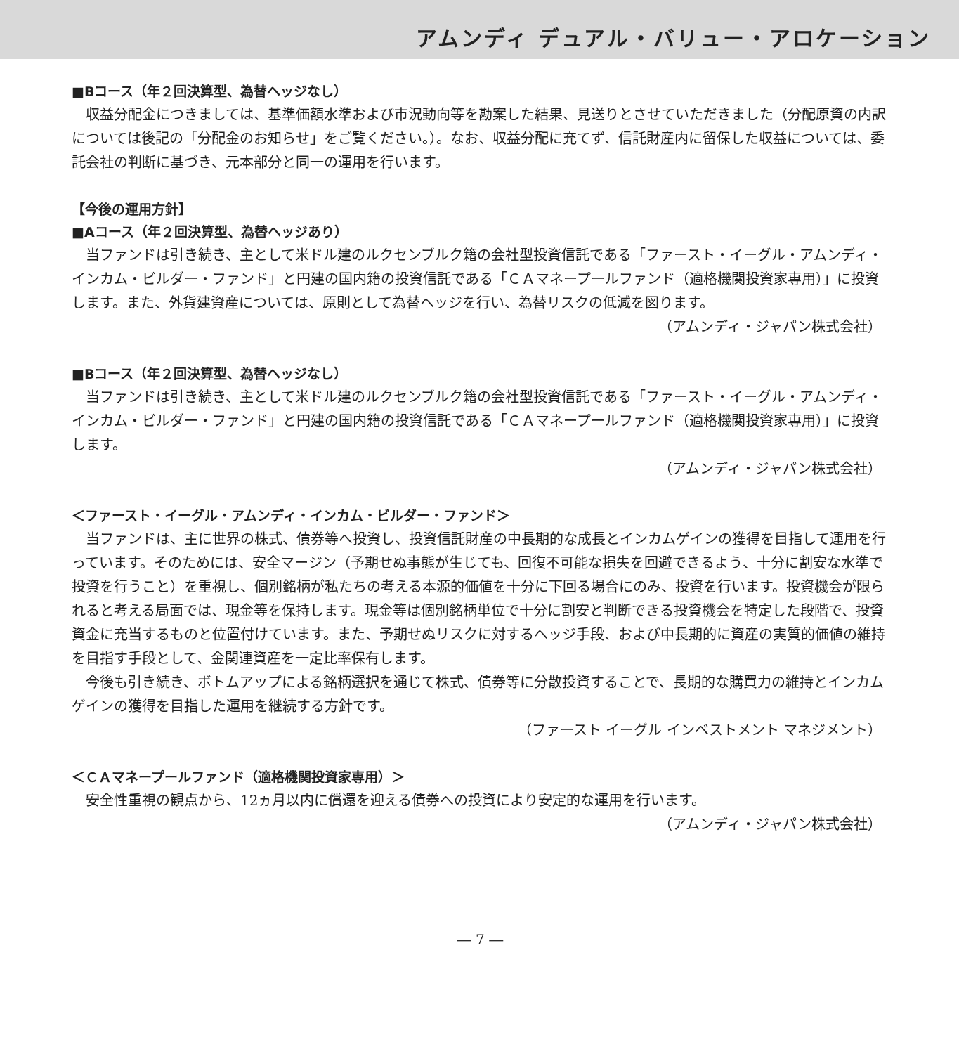アムンディ デュアル・バリュー・アロケーション
■Bコース（年２回決算型、為替ヘッジなし）
収益分配金につきましては、基準価額水準および市況動向等を勘案した結果、見送りとさせていただきました（分配原資の内訳については後記の「分配金のお知らせ」をご覧ください。）。なお、収益分配に充てず、信託財産内に留保した収益については、委託会社の判断に基づき、元本部分と同一の運用を行います。
【今後の運用方針】
■Aコース（年２回決算型、為替ヘッジあり）
当ファンドは引き続き、主として米ドル建のルクセンブルク籍の会社型投資信託である「ファースト・イーグル・アムンディ・インカム・ビルダー・ファンド」と円建の国内籍の投資信託である「ＣＡマネープールファンド（適格機関投資家専用）」に投資します。また、外貨建資産については、原則として為替ヘッジを行い、為替リスクの低減を図ります。
（アムンディ・ジャパン株式会社）
■Bコース（年２回決算型、為替ヘッジなし）
当ファンドは引き続き、主として米ドル建のルクセンブルク籍の会社型投資信託である「ファースト・イーグル・アムンディ・インカム・ビルダー・ファンド」と円建の国内籍の投資信託である「ＣＡマネープールファンド（適格機関投資家専用）」に投資します。
（アムンディ・ジャパン株式会社）
＜ファースト・イーグル・アムンディ・インカム・ビルダー・ファンド＞
当ファンドは、主に世界の株式、債券等へ投資し、投資信託財産の中長期的な成長とインカムゲインの獲得を目指して運用を行っています。そのためには、安全マージン（予期せぬ事態が生じても、回復不可能な損失を回避できるよう、十分に割安な水準で投資を行うこと）を重視し、個別銘柄が私たちの考える本源的価値を十分に下回る場合にのみ、投資を行います。投資機会が限られると考える局面では、現金等を保持します。現金等は個別銘柄単位で十分に割安と判断できる投資機会を特定した段階で、投資資金に充当するものと位置付けています。また、予期せぬリスクに対するヘッジ手段、および中長期的に資産の実質的価値の維持を目指す手段として、金関連資産を一定比率保有します。
今後も引き続き、ボトムアップによる銘柄選択を通じて株式、債券等に分散投資することで、長期的な購買力の維持とインカムゲインの獲得を目指した運用を継続する方針です。
（ファースト イーグル インベストメント マネジメント）
＜ＣＡマネープールファンド（適格機関投資家専用）＞
安全性重視の観点から、12ヵ月以内に償還を迎える債券への投資により安定的な運用を行います。
（アムンディ・ジャパン株式会社）
― 7 ―